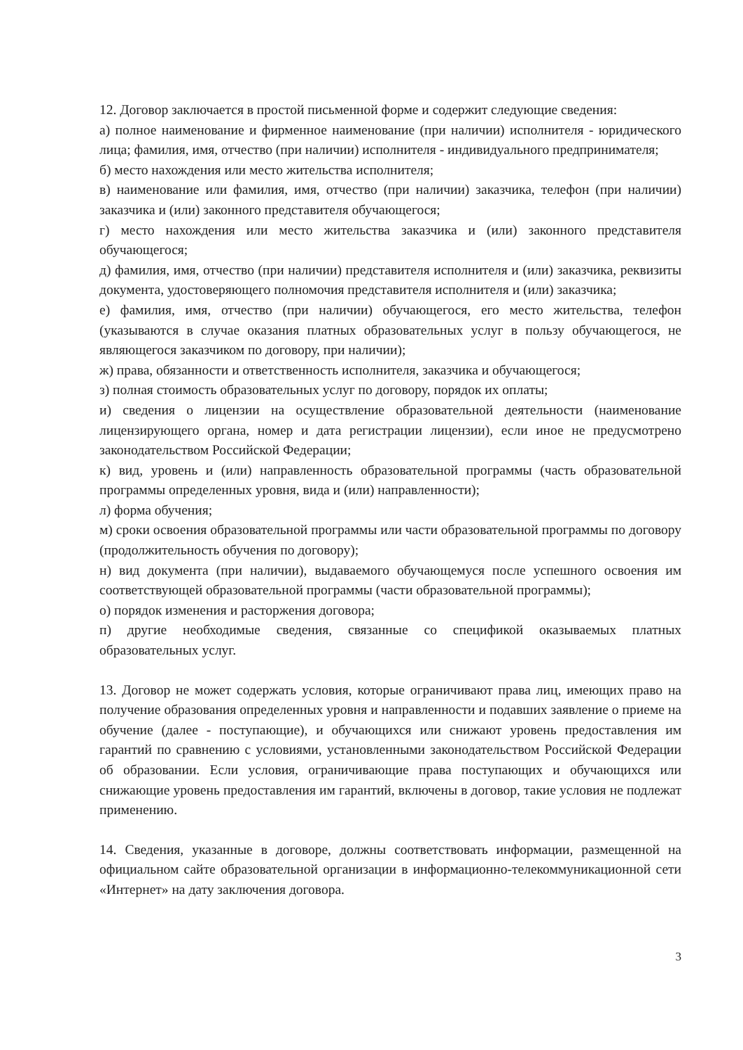12. Договор заключается в простой письменной форме и содержит следующие сведения:
а) полное наименование и фирменное наименование (при наличии) исполнителя - юридического лица; фамилия, имя, отчество (при наличии) исполнителя - индивидуального предпринимателя;
б) место нахождения или место жительства исполнителя;
в) наименование или фамилия, имя, отчество (при наличии) заказчика, телефон (при наличии) заказчика и (или) законного представителя обучающегося;
г) место нахождения или место жительства заказчика и (или) законного представителя обучающегося;
д) фамилия, имя, отчество (при наличии) представителя исполнителя и (или) заказчика, реквизиты документа, удостоверяющего полномочия представителя исполнителя и (или) заказчика;
е) фамилия, имя, отчество (при наличии) обучающегося, его место жительства, телефон (указываются в случае оказания платных образовательных услуг в пользу обучающегося, не являющегося заказчиком по договору, при наличии);
ж) права, обязанности и ответственность исполнителя, заказчика и обучающегося;
з) полная стоимость образовательных услуг по договору, порядок их оплаты;
и) сведения о лицензии на осуществление образовательной деятельности (наименование лицензирующего органа, номер и дата регистрации лицензии), если иное не предусмотрено законодательством Российской Федерации;
к) вид, уровень и (или) направленность образовательной программы (часть образовательной программы определенных уровня, вида и (или) направленности);
л) форма обучения;
м) сроки освоения образовательной программы или части образовательной программы по договору (продолжительность обучения по договору);
н) вид документа (при наличии), выдаваемого обучающемуся после успешного освоения им соответствующей образовательной программы (части образовательной программы);
о) порядок изменения и расторжения договора;
п) другие необходимые сведения, связанные со спецификой оказываемых платных образовательных услуг.
13. Договор не может содержать условия, которые ограничивают права лиц, имеющих право на получение образования определенных уровня и направленности и подавших заявление о приеме на обучение (далее - поступающие), и обучающихся или снижают уровень предоставления им гарантий по сравнению с условиями, установленными законодательством Российской Федерации об образовании. Если условия, ограничивающие права поступающих и обучающихся или снижающие уровень предоставления им гарантий, включены в договор, такие условия не подлежат применению.
14. Сведения, указанные в договоре, должны соответствовать информации, размещенной на официальном сайте образовательной организации в информационно-телекоммуникационной сети «Интернет» на дату заключения договора.
3